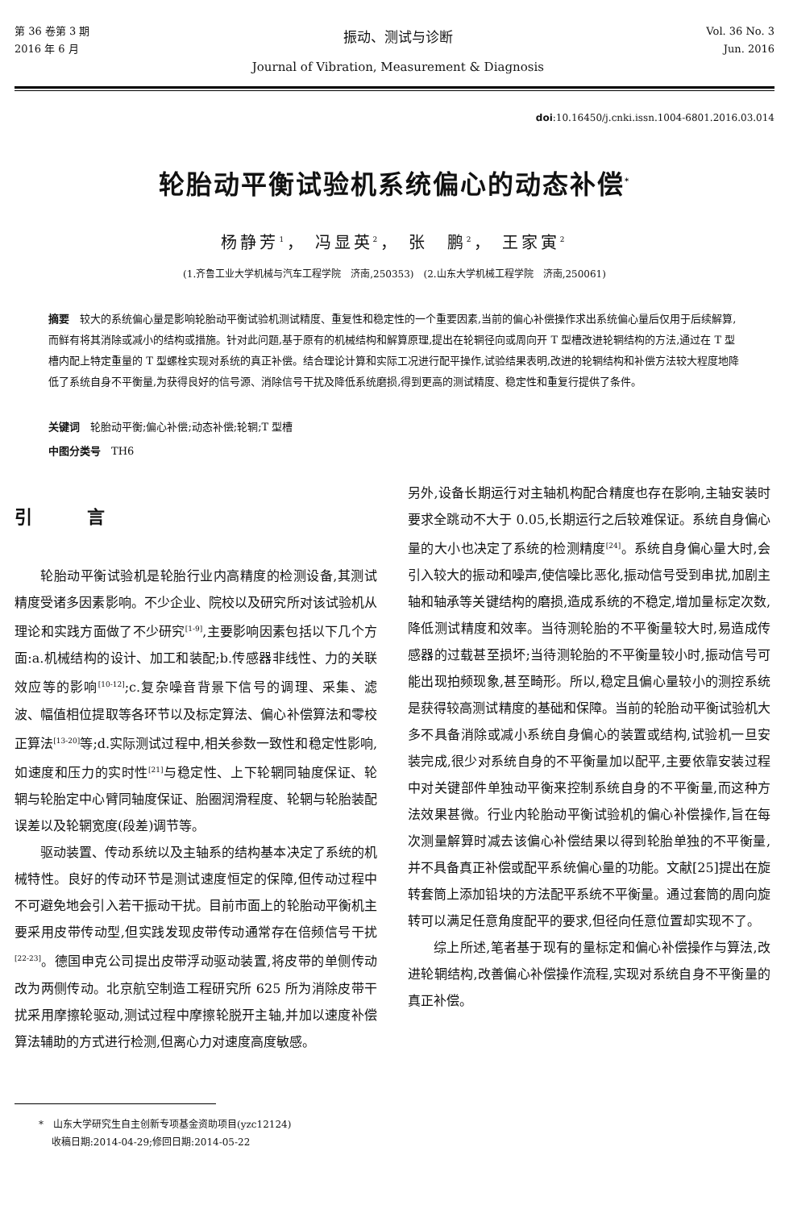第 36 卷第 3 期
2016 年 6 月
振动、测试与诊断
Journal of Vibration, Measurement & Diagnosis
Vol. 36 No. 3
Jun. 2016
doi:10.16450/j.cnki.issn.1004-6801.2016.03.014
轮胎动平衡试验机系统偏心的动态补偿<sup>*</sup>
杨静芳<sup>1</sup>， 冯显英<sup>2</sup>， 张　鹏<sup>2</sup>， 王家寅<sup>2</sup>
(1.齐鲁工业大学机械与汽车工程学院　济南,250353)　(2.山东大学机械工程学院　济南,250061)
摘要　较大的系统偏心量是影响轮胎动平衡试验机测试精度、重复性和稳定性的一个重要因素,当前的偏心补偿操作求出系统偏心量后仅用于后续解算,而鲜有将其消除或减小的结构或措施。针对此问题,基于原有的机械结构和解算原理,提出在轮辋径向或周向开 T 型槽改进轮辋结构的方法,通过在 T 型槽内配上特定重量的 T 型螺栓实现对系统的真正补偿。结合理论计算和实际工况进行配平操作,试验结果表明,改进的轮辋结构和补偿方法较大程度地降低了系统自身不平衡量,为获得良好的信号源、消除信号干扰及降低系统磨损,得到更高的测试精度、稳定性和重复行提供了条件。
关键词　轮胎动平衡;偏心补偿;动态补偿;轮辋;T 型槽
中图分类号　TH6
引 言
轮胎动平衡试验机是轮胎行业内高精度的检测设备,其测试精度受诸多因素影响。不少企业、院校以及研究所对该试验机从理论和实践方面做了不少研究<sup>[1-9]</sup>,主要影响因素包括以下几个方面:a.机械结构的设计、加工和装配;b.传感器非线性、力的关联效应等的影响<sup>[10-12]</sup>;c.复杂噪音背景下信号的调理、采集、滤波、幅值相位提取等各环节以及标定算法、偏心补偿算法和零校正算法<sup>[13-20]</sup>等;d.实际测试过程中,相关参数一致性和稳定性影响,如速度和压力的实时性<sup>[21]</sup>与稳定性、上下轮辋同轴度保证、轮辋与轮胎定中心臂同轴度保证、胎圈润滑程度、轮辋与轮胎装配误差以及轮辋宽度(段差)调节等。
驱动装置、传动系统以及主轴系的结构基本决定了系统的机械特性。良好的传动环节是测试速度恒定的保障,但传动过程中不可避免地会引入若干振动干扰。目前市面上的轮胎动平衡机主要采用皮带传动型,但实践发现皮带传动通常存在倍频信号干扰<sup>[22-23]</sup>。德国申克公司提出皮带浮动驱动装置,将皮带的单侧传动改为两侧传动。北京航空制造工程研究所 625 所为消除皮带干扰采用摩擦轮驱动,测试过程中摩擦轮脱开主轴,并加以速度补偿算法辅助的方式进行检测,但离心力对速度高度敏感。
另外,设备长期运行对主轴机构配合精度也存在影响,主轴安装时要求全跳动不大于 0.05,长期运行之后较难保证。系统自身偏心量的大小也决定了系统的检测精度<sup>[24]</sup>。系统自身偏心量大时,会引入较大的振动和噪声,使信噪比恶化,振动信号受到串扰,加剧主轴和轴承等关键结构的磨损,造成系统的不稳定,增加量标定次数,降低测试精度和效率。当待测轮胎的不平衡量较大时,易造成传感器的过载甚至损坏;当待测轮胎的不平衡量较小时,振动信号可能出现拍频现象,甚至畸形。所以,稳定且偏心量较小的测控系统是获得较高测试精度的基础和保障。当前的轮胎动平衡试验机大多不具备消除或减小系统自身偏心的装置或结构,试验机一旦安装完成,很少对系统自身的不平衡量加以配平,主要依靠安装过程中对关键部件单独动平衡来控制系统自身的不平衡量,而这种方法效果甚微。行业内轮胎动平衡试验机的偏心补偿操作,旨在每次测量解算时减去该偏心补偿结果以得到轮胎单独的不平衡量,并不具备真正补偿或配平系统偏心量的功能。文献[25]提出在旋转套筒上添加铅块的方法配平系统不平衡量。通过套筒的周向旋转可以满足任意角度配平的要求,但径向任意位置却实现不了。
综上所述,笔者基于现有的量标定和偏心补偿操作与算法,改进轮辋结构,改善偏心补偿操作流程,实现对系统自身不平衡量的真正补偿。
*　山东大学研究生自主创新专项基金资助项目(yzc12124)
　 收稿日期:2014-04-29;修回日期:2014-05-22